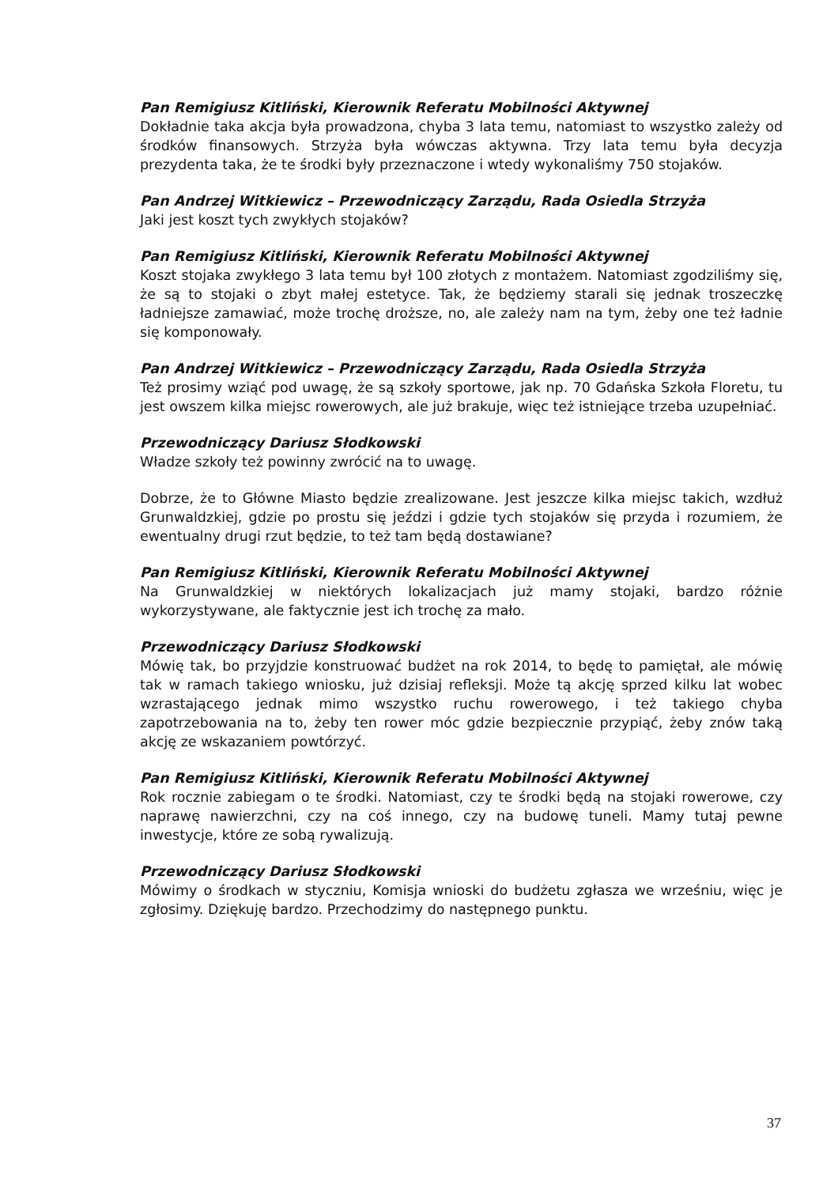Pan Remigiusz Kitliński, Kierownik Referatu Mobilności Aktywnej
Dokładnie taka akcja była prowadzona, chyba 3 lata temu, natomiast to wszystko zależy od środków finansowych. Strzyża była wówczas aktywna. Trzy lata temu była decyzja prezydenta taka, że te środki były przeznaczone i wtedy wykonaliśmy 750 stojaków.
Pan Andrzej Witkiewicz – Przewodniczący Zarządu, Rada Osiedla Strzyża
Jaki jest koszt tych zwykłych stojaków?
Pan Remigiusz Kitliński, Kierownik Referatu Mobilności Aktywnej
Koszt stojaka zwykłego 3 lata temu był 100 złotych z montażem. Natomiast zgodziliśmy się, że są to stojaki o zbyt małej estetyce. Tak, że będziemy starali się jednak troszeczkę ładniejsze zamawiać, może trochę droższe, no, ale zależy nam na tym, żeby one też ładnie się komponowały.
Pan Andrzej Witkiewicz – Przewodniczący Zarządu, Rada Osiedla Strzyża
Też prosimy wziąć pod uwagę, że są szkoły sportowe, jak np. 70 Gdańska Szkoła Floretu, tu jest owszem kilka miejsc rowerowych, ale już brakuje, więc też istniejące trzeba uzupełniać.
Przewodniczący Dariusz Słodkowski
Władze szkoły też powinny zwrócić na to uwagę.
Dobrze, że to Główne Miasto będzie zrealizowane. Jest jeszcze kilka miejsc takich, wzdłuż Grunwaldzkiej, gdzie po prostu się jeździ i gdzie tych stojaków się przyda i rozumiem, że ewentualny drugi rzut będzie, to też tam będą dostawiane?
Pan Remigiusz Kitliński, Kierownik Referatu Mobilności Aktywnej
Na Grunwaldzkiej w niektórych lokalizacjach już mamy stojaki, bardzo różnie wykorzystywane, ale faktycznie jest ich trochę za mało.
Przewodniczący Dariusz Słodkowski
Mówię tak, bo przyjdzie konstruować budżet na rok 2014, to będę to pamiętał, ale mówię tak w ramach takiego wniosku, już dzisiaj refleksji. Może tą akcję sprzed kilku lat wobec wzrastającego jednak mimo wszystko ruchu rowerowego, i też takiego chyba zapotrzebowania na to, żeby ten rower móc gdzie bezpiecznie przypiąć, żeby znów taką akcję ze wskazaniem powtórzyć.
Pan Remigiusz Kitliński, Kierownik Referatu Mobilności Aktywnej
Rok rocznie zabiegam o te środki. Natomiast, czy te środki będą na stojaki rowerowe, czy naprawę nawierzchni, czy na coś innego, czy na budowę tuneli. Mamy tutaj pewne inwestycje, które ze sobą rywalizują.
Przewodniczący Dariusz Słodkowski
Mówimy o środkach w styczniu, Komisja wnioski do budżetu zgłasza we wrześniu, więc je zgłosimy. Dziękuję bardzo. Przechodzimy do następnego punktu.
37